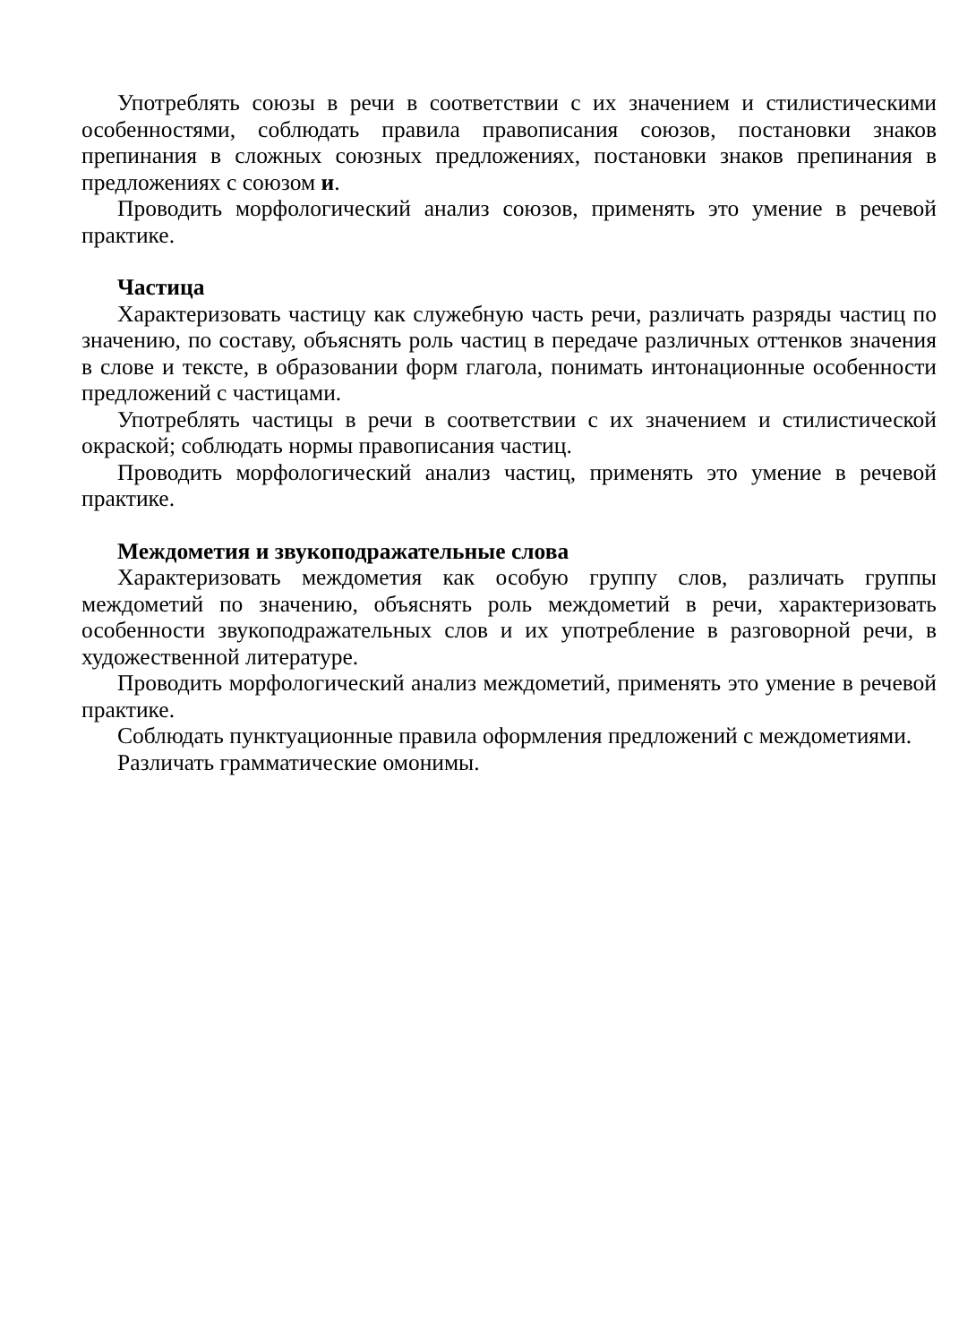Употреблять союзы в речи в соответствии с их значением и стилистическими особенностями, соблюдать правила правописания союзов, постановки знаков препинания в сложных союзных предложениях, постановки знаков препинания в предложениях с союзом и.
Проводить морфологический анализ союзов, применять это умение в речевой практике.
Частица
Характеризовать частицу как служебную часть речи, различать разряды частиц по значению, по составу, объяснять роль частиц в передаче различных оттенков значения в слове и тексте, в образовании форм глагола, понимать интонационные особенности предложений с частицами.
Употреблять частицы в речи в соответствии с их значением и стилистической окраской; соблюдать нормы правописания частиц.
Проводить морфологический анализ частиц, применять это умение в речевой практике.
Междометия и звукоподражательные слова
Характеризовать междометия как особую группу слов, различать группы междометий по значению, объяснять роль междометий в речи, характеризовать особенности звукоподражательных слов и их употребление в разговорной речи, в художественной литературе.
Проводить морфологический анализ междометий, применять это умение в речевой практике.
Соблюдать пунктуационные правила оформления предложений с междометиями.
Различать грамматические омонимы.